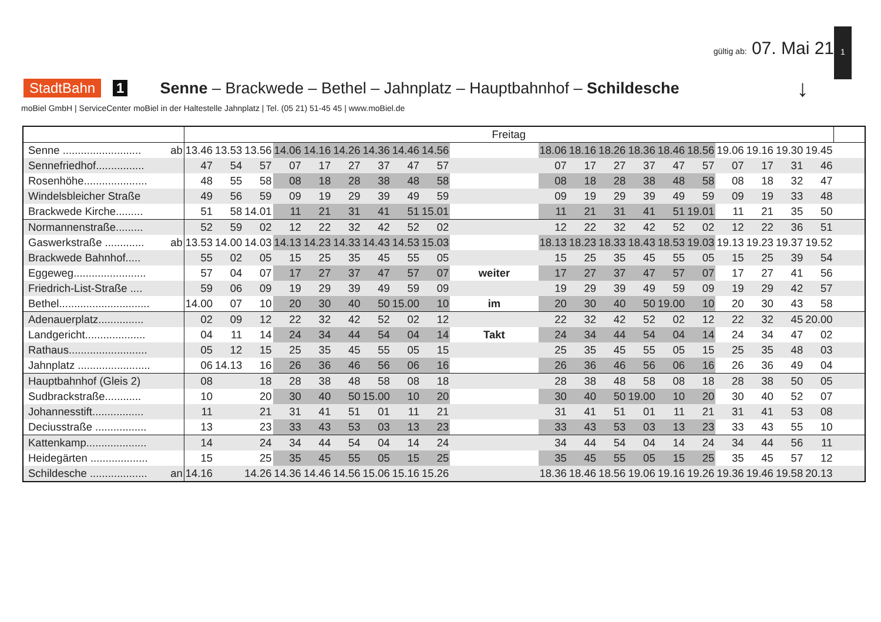gültig ab: 07. Mai 21
1
StadtBahn 1 Senne – Brackwede – Bethel – Jahnplatz – Hauptbahnhof – Schildesche ↓
moBiel GmbH | ServiceCenter moBiel in der Haltestelle Jahnplatz | Tel. (05 21) 51-45 45 | www.moBiel.de
| | | Freitag | | | | | | | | | | | | | | | | | | | | |
| --- | --- | --- | --- | --- | --- | --- | --- | --- | --- | --- | --- | --- | --- | --- | --- | --- | --- | --- | --- | --- | --- | --- |
| Senne .......................... | ab | 13.46 | 13.53 | 13.56 | 14.06 | 14.16 | 14.26 | 14.36 | 14.46 | 14.56 | | 18.06 | 18.16 | 18.26 | 18.36 | 18.46 | 18.56 | 19.06 | 19.16 | 19.30 | 19.45 | |
| Sennefriedhof................ | | 47 | 54 | 57 | 07 | 17 | 27 | 37 | 47 | 57 | | 07 | 17 | 27 | 37 | 47 | 57 | 07 | 17 | 31 | 46 | |
| Rosenhöhe..................... | | 48 | 55 | 58 | 08 | 18 | 28 | 38 | 48 | 58 | | 08 | 18 | 28 | 38 | 48 | 58 | 08 | 18 | 32 | 47 | |
| Windelsbleicher Straße | | 49 | 56 | 59 | 09 | 19 | 29 | 39 | 49 | 59 | | 09 | 19 | 29 | 39 | 49 | 59 | 09 | 19 | 33 | 48 | |
| Brackwede Kirche......... | | 51 | 58 | 14.01 | 11 | 21 | 31 | 41 | 51 | 15.01 | | 11 | 21 | 31 | 41 | 51 | 19.01 | 11 | 21 | 35 | 50 | |
| Normannenstraße......... | | 52 | 59 | 02 | 12 | 22 | 32 | 42 | 52 | 02 | | 12 | 22 | 32 | 42 | 52 | 02 | 12 | 22 | 36 | 51 | |
| Gaswerkstraße ............. | ab | 13.53 | 14.00 | 14.03 | 14.13 | 14.23 | 14.33 | 14.43 | 14.53 | 15.03 | | 18.13 | 18.23 | 18.33 | 18.43 | 18.53 | 19.03 | 19.13 | 19.23 | 19.37 | 19.52 | |
| Brackwede Bahnhof..... | | 55 | 02 | 05 | 15 | 25 | 35 | 45 | 55 | 05 | | 15 | 25 | 35 | 45 | 55 | 05 | 15 | 25 | 39 | 54 | |
| Eggeweg........................ | | 57 | 04 | 07 | 17 | 27 | 37 | 47 | 57 | 07 | weiter | 17 | 27 | 37 | 47 | 57 | 07 | 17 | 27 | 41 | 56 | |
| Friedrich-List-Straße .... | | 59 | 06 | 09 | 19 | 29 | 39 | 49 | 59 | 09 | | 19 | 29 | 39 | 49 | 59 | 09 | 19 | 29 | 42 | 57 | |
| Bethel.............................. | | 14.00 | 07 | 10 | 20 | 30 | 40 | 50 | 15.00 | 10 | im | 20 | 30 | 40 | 50 | 19.00 | 10 | 20 | 30 | 43 | 58 | |
| Adenauerplatz............... | | 02 | 09 | 12 | 22 | 32 | 42 | 52 | 02 | 12 | | 22 | 32 | 42 | 52 | 02 | 12 | 22 | 32 | 45 | 20.00 | |
| Landgericht.................... | | 04 | 11 | 14 | 24 | 34 | 44 | 54 | 04 | 14 | Takt | 24 | 34 | 44 | 54 | 04 | 14 | 24 | 34 | 47 | 02 | |
| Rathaus.......................... | | 05 | 12 | 15 | 25 | 35 | 45 | 55 | 05 | 15 | | 25 | 35 | 45 | 55 | 05 | 15 | 25 | 35 | 48 | 03 | |
| Jahnplatz ........................ | | 06 | 14.13 | 16 | 26 | 36 | 46 | 56 | 06 | 16 | | 26 | 36 | 46 | 56 | 06 | 16 | 26 | 36 | 49 | 04 | |
| Hauptbahnhof (Gleis 2) | | 08 | | 18 | 28 | 38 | 48 | 58 | 08 | 18 | | 28 | 38 | 48 | 58 | 08 | 18 | 28 | 38 | 50 | 05 | |
| Sudbrackstraße............ | | 10 | | 20 | 30 | 40 | 50 | 15.00 | 10 | 20 | | 30 | 40 | 50 | 19.00 | 10 | 20 | 30 | 40 | 52 | 07 | |
| Johannesstift................. | | 11 | | 21 | 31 | 41 | 51 | 01 | 11 | 21 | | 31 | 41 | 51 | 01 | 11 | 21 | 31 | 41 | 53 | 08 | |
| Deciusstraße ................. | | 13 | | 23 | 33 | 43 | 53 | 03 | 13 | 23 | | 33 | 43 | 53 | 03 | 13 | 23 | 33 | 43 | 55 | 10 | |
| Kattenkamp.................... | | 14 | | 24 | 34 | 44 | 54 | 04 | 14 | 24 | | 34 | 44 | 54 | 04 | 14 | 24 | 34 | 44 | 56 | 11 | |
| Heidegärten ................... | | 15 | | 25 | 35 | 45 | 55 | 05 | 15 | 25 | | 35 | 45 | 55 | 05 | 15 | 25 | 35 | 45 | 57 | 12 | |
| Schildesche ................... | an | 14.16 | | 14.26 | 14.36 | 14.46 | 14.56 | 15.06 | 15.16 | 15.26 | | 18.36 | 18.46 | 18.56 | 19.06 | 19.16 | 19.26 | 19.36 | 19.46 | 19.58 | 20.13 | |